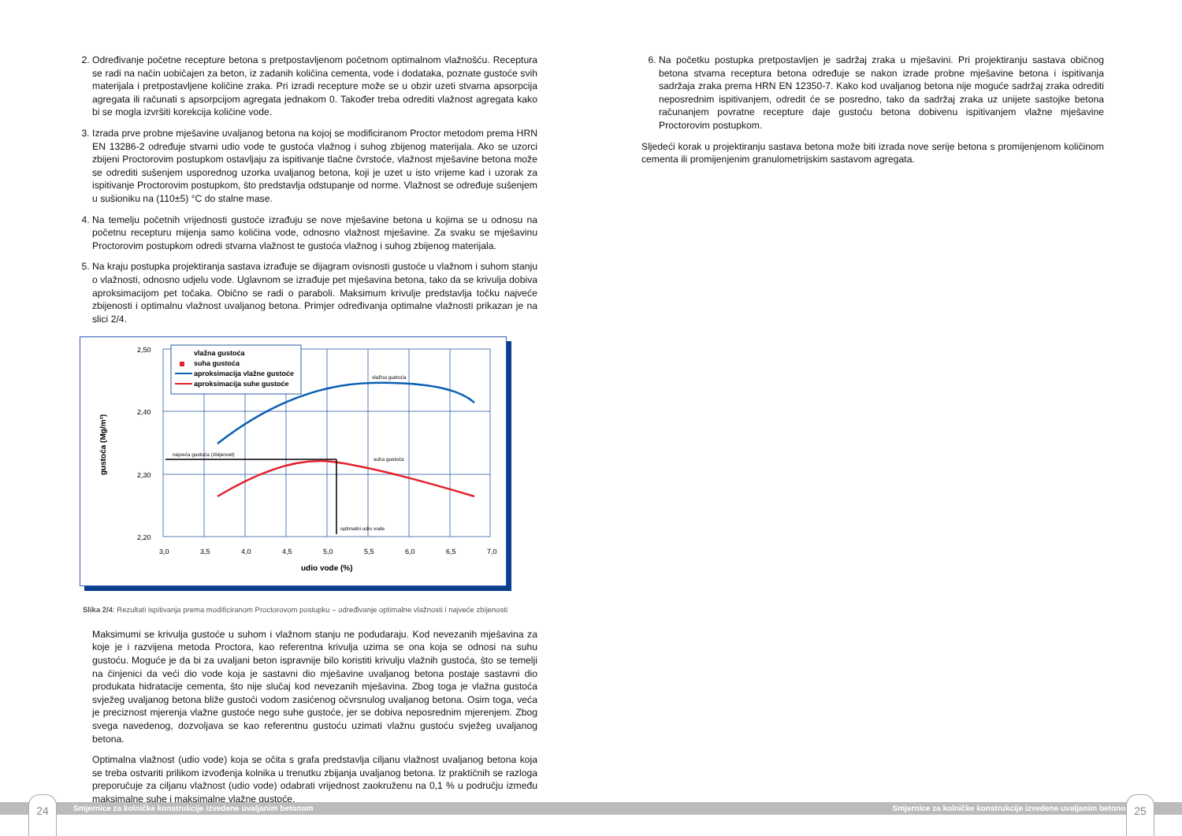2. Određivanje početne recepture betona s pretpostavljenom početnom optimalnom vlažnošću. Receptura se radi na način uobičajen za beton, iz zadanih količina cementa, vode i dodataka, poznate gustoće svih materijala i pretpostavljene količine zraka. Pri izradi recepture može se u obzir uzeti stvarna apsorpcija agregata ili računati s apsorpcijom agregata jednakom 0. Također treba odrediti vlažnost agregata kako bi se mogla izvršiti korekcija količine vode.
3. Izrada prve probne mješavine uvaljanog betona na kojoj se modificiranom Proctor metodom prema HRN EN 13286-2 određuje stvarni udio vode te gustoća vlažnog i suhog zbijenog materijala. Ako se uzorci zbijeni Proctorovim postupkom ostavljaju za ispitivanje tlačne čvrstoće, vlažnost mješavine betona može se odrediti sušenjem usporednog uzorka uvaljanog betona, koji je uzet u isto vrijeme kad i uzorak za ispitivanje Proctorovim postupkom, što predstavlja odstupanje od norme. Vlažnost se određuje sušenjem u sušioniku na (110±5) °C do stalne mase.
4. Na temelju početnih vrijednosti gustoće izrađuju se nove mješavine betona u kojima se u odnosu na početnu recepturu mijenja samo količina vode, odnosno vlažnost mješavine. Za svaku se mješavinu Proctorovim postupkom odredi stvarna vlažnost te gustoća vlažnog i suhog zbijenog materijala.
5. Na kraju postupka projektiranja sastava izrađuje se dijagram ovisnosti gustoće u vlažnom i suhom stanju o vlažnosti, odnosno udjelu vode. Uglavnom se izrađuje pet mješavina betona, tako da se krivulja dobiva aproksimacijom pet točaka. Obično se radi o paraboli. Maksimum krivulje predstavlja točku najveće zbijenosti i optimalnu vlažnost uvaljanog betona. Primjer određivanja optimalne vlažnosti prikazan je na slici 2/4.
2,50
2,40
2,30
2,20
3,0
3,5
4,0
4,5
5,0
5,5
6,0
6,5
7,0
udio vode (%)
gustoća (Mg/m³)
najveća gustoća (zbijenost)
optimalni udio vode
vlažna gustoća
suha gustoća
vlažna gustoća
suha gustoća
aproksimacija vlažne gustoće
aproksimacija suhe gustoće
Slika 2/4: Rezultati ispitivanja prema modificiranom Proctorovom postupku – određivanje optimalne vlažnosti i najveće zbijenosti
Maksimumi se krivulja gustoće u suhom i vlažnom stanju ne podudaraju. Kod nevezanih mješavina za koje je i razvijena metoda Proctora, kao referentna krivulja uzima se ona koja se odnosi na suhu gustoću. Moguće je da bi za uvaljani beton ispravnije bilo koristiti krivulju vlažnih gustoća, što se temelji na činjenici da veći dio vode koja je sastavni dio mješavine uvaljanog betona postaje sastavni dio produkata hidratacije cementa, što nije slučaj kod nevezanih mješavina. Zbog toga je vlažna gustoća svježeg uvaljanog betona bliže gustoći vodom zasićenog očvrsnulog uvaljanog betona. Osim toga, veća je preciznost mjerenja vlažne gustoće nego suhe gustoće, jer se dobiva neposrednim mjerenjem. Zbog svega navedenog, dozvoljava se kao referentnu gustoću uzimati vlažnu gustoću svježeg uvaljanog betona.
Optimalna vlažnost (udio vode) koja se očita s grafa predstavlja ciljanu vlažnost uvaljanog betona koja se treba ostvariti prilikom izvođenja kolnika u trenutku zbijanja uvaljanog betona. Iz praktičnih se razloga preporučuje za ciljanu vlažnost (udio vode) odabrati vrijednost zaokruženu na 0,1 % u području između maksimalne suhe i maksimalne vlažne gustoće.
6. Na početku postupka pretpostavljen je sadržaj zraka u mješavini. Pri projektiranju sastava običnog betona stvarna receptura betona određuje se nakon izrade probne mješavine betona i ispitivanja sadržaja zraka prema HRN EN 12350-7. Kako kod uvaljanog betona nije moguće sadržaj zraka odrediti neposrednim ispitivanjem, odredit će se posredno, tako da sadržaj zraka uz unijete sastojke betona računanjem povratne recepture daje gustoću betona dobivenu ispitivanjem vlažne mješavine Proctorovim postupkom.
Sljedeći korak u projektiranju sastava betona može biti izrada nove serije betona s promijenjenom količinom cementa ili promijenjenim granulometrijskim sastavom agregata.
Smjernice za kolničke konstrukcije izvedene uvaljanim betonom Smjernice za kolničke konstrukcije izvedene uvaljanim betonom 24 25